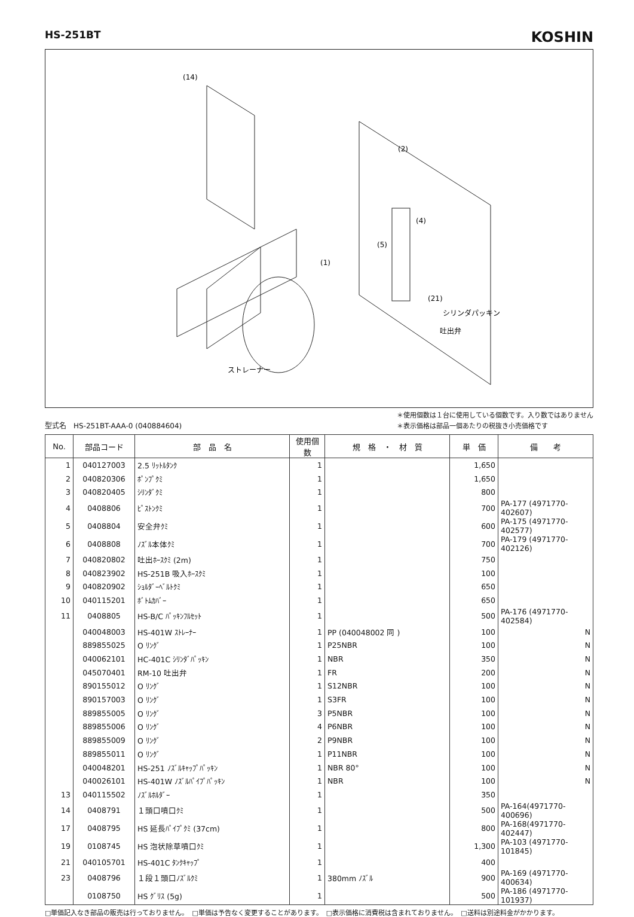HS-251BT
KOSHIN
(14)
(2)
(4)
(1)
(5)
(21)
ストレーナー
シリンダパッキン
吐出弁
型式名　HS-251BT-AAA-0 (040884604)
＊使用個数は１台に使用している個数です。入り数ではありません
＊表示価格は部品一個あたりの税抜き小売価格です
| No. | 部品コード | 部 品 名 | 使用個数 | 規 格 ・ 材 質 | 単 価 | 備 考 |
| --- | --- | --- | --- | --- | --- | --- |
| 1 | 040127003 | 2.5 ﾘｯﾄﾙﾀﾝｸ | 1 | | 1,650 | |
| 2 | 040820306 | ﾎﾟﾝﾌﾟｸﾐ | 1 | | 1,650 | |
| 3 | 040820405 | ｼﾘﾝﾀﾞｸﾐ | 1 | | 800 | |
| 4 | 0408806 | ﾋﾟｽﾄﾝｸﾐ | 1 | | 700 | PA-177 (4971770-402607) |
| 5 | 0408804 | 安全弁ｸﾐ | 1 | | 600 | PA-175 (4971770-402577) |
| 6 | 0408808 | ﾉｽﾞﾙ本体ｸﾐ | 1 | | 700 | PA-179 (4971770-402126) |
| 7 | 040820802 | 吐出ﾎｰｽｸﾐ (2m) | 1 | | 750 | |
| 8 | 040823902 | HS-251B 吸入ﾎｰｽｸﾐ | 1 | | 100 | |
| 9 | 040820902 | ｼｮﾙﾀﾞｰﾍﾞﾙﾄｸﾐ | 1 | | 650 | |
| 10 | 040115201 | ﾎﾞﾄﾑｶﾊﾞｰ | 1 | | 650 | |
| 11 | 0408805 | HS-B/C ﾊﾟｯｷﾝﾌﾙｾｯﾄ | 1 | | 500 | PA-176 (4971770-402584) |
| | 040048003 | HS-401W ｽﾄﾚｰﾅｰ | 1 | PP (040048002 同 ) | 100 | N |
| | 889855025 | O ﾘﾝｸﾞ | 1 | P25NBR | 100 | N |
| | 040062101 | HC-401C ｼﾘﾝﾀﾞﾊﾟｯｷﾝ | 1 | NBR | 350 | N |
| | 045070401 | RM-10 吐出弁 | 1 | FR | 200 | N |
| | 890155012 | O ﾘﾝｸﾞ | 1 | S12NBR | 100 | N |
| | 890157003 | O ﾘﾝｸﾞ | 1 | S3FR | 100 | N |
| | 889855005 | O ﾘﾝｸﾞ | 3 | P5NBR | 100 | N |
| | 889855006 | O ﾘﾝｸﾞ | 4 | P6NBR | 100 | N |
| | 889855009 | O ﾘﾝｸﾞ | 2 | P9NBR | 100 | N |
| | 889855011 | O ﾘﾝｸﾞ | 1 | P11NBR | 100 | N |
| | 040048201 | HS-251 ﾉｽﾞﾙｷｬｯﾌﾟﾊﾟｯｷﾝ | 1 | NBR 80° | 100 | N |
| | 040026101 | HS-401W ﾉｽﾞﾙﾊﾟｲﾌﾟﾊﾟｯｷﾝ | 1 | NBR | 100 | N |
| 13 | 040115502 | ﾉｽﾞﾙﾎﾙﾀﾞｰ | 1 | | 350 | |
| 14 | 0408791 | １頭口噴口ｸﾐ | 1 | | 500 | PA-164(4971770-400696) |
| 17 | 0408795 | HS 延長ﾊﾟｲﾌﾟｸﾐ (37cm) | 1 | | 800 | PA-168(4971770-402447) |
| 19 | 0108745 | HS 泡状除草噴口ｸﾐ | 1 | | 1,300 | PA-103 (4971770-101845) |
| 21 | 040105701 | HS-401C ﾀﾝｸｷｬｯﾌﾟ | 1 | | 400 | |
| 23 | 0408796 | １段１頭口ﾉｽﾞﾙｸﾐ | 1 | 380mm ﾉｽﾞﾙ | 900 | PA-169 (4971770-400634) |
| | 0108750 | HS ｸﾞﾘｽ (5g) | 1 | | 500 | PA-186 (4971770-101937) |
□単価記入なき部品の販売は行っておりません。　□単価は予告なく変更することがあります。　□表示価格に消費税は含まれておりません。　□送料は別途料金がかかります。